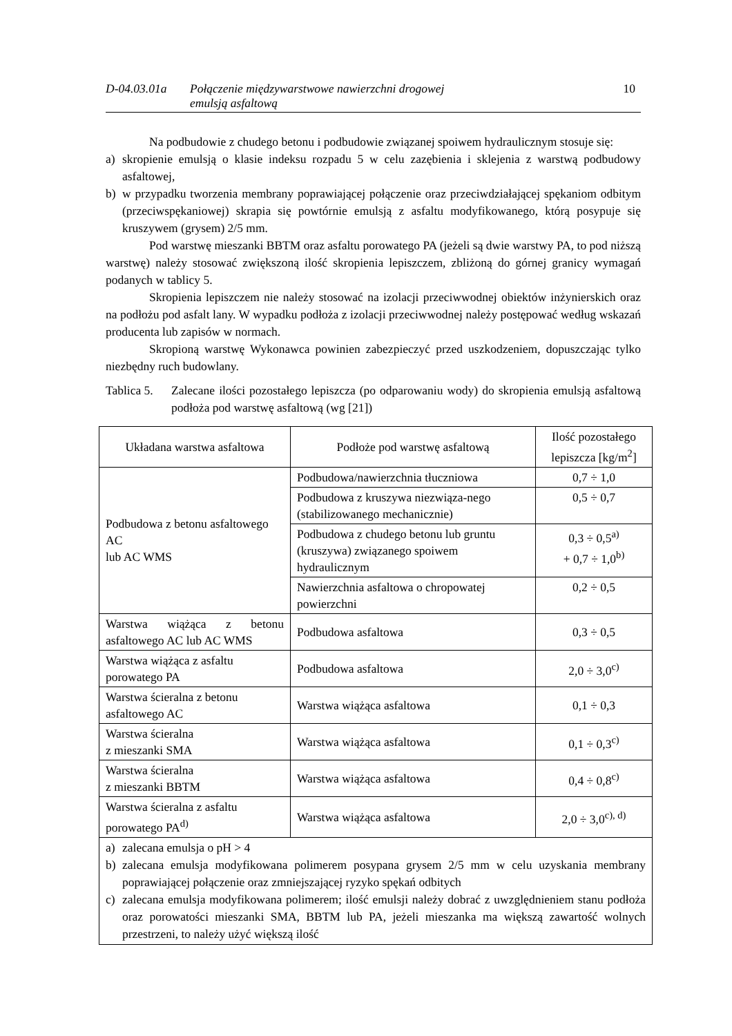D-04.03.01a Połączenie międzywarstwowe nawierzchni drogowej
emulsją asfaltową
10
Na podbudowie z chudego betonu i podbudowie związanej spoiwem hydraulicznym stosuje się:
a) skropienie emulsją o klasie indeksu rozpadu 5 w celu zazębienia i sklejenia z warstwą podbudowy asfaltowej,
b) w przypadku tworzenia membrany poprawiającej połączenie oraz przeciwdziałającej spękaniom odbitym (przeciwspękaniowej) skrapia się powtórnie emulsją z asfaltu modyfikowanego, którą posypuje się kruszywem (grysem) 2/5 mm.
Pod warstwę mieszanki BBTM oraz asfaltu porowatego PA (jeżeli są dwie warstwy PA, to pod niższą warstwę) należy stosować zwiększoną ilość skropienia lepiszczem, zbliżoną do górnej granicy wymagań podanych w tablicy 5.
Skropienia lepiszczem nie należy stosować na izolacji przeciwwodnej obiektów inżynierskich oraz na podłożu pod asfalt lany. W wypadku podłoża z izolacji przeciwwodnej należy postępować według wskazań producenta lub zapisów w normach.
Skropioną warstwę Wykonawca powinien zabezpieczyć przed uszkodzeniem, dopuszczając tylko niezbędny ruch budowlany.
Tablica 5. Zalecane ilości pozostałego lepiszcza (po odparowaniu wody) do skropienia emulsją asfaltową podłoża pod warstwę asfaltową (wg [21])
| Układana warstwa asfaltowa | Podłoże pod warstwę asfaltową | Ilość pozostałego lepiszcza [kg/m<sup>2</sup>] |
| --- | --- | --- |
| Podbudowa z betonu asfaltowego AC lub AC WMS | Podbudowa/nawierzchnia tłuczniowa | 0,7 ÷ 1,0 |
| | Podbudowa z kruszywa niezwiąza-nego (stabilizowanego mechanicznie) | 0,5 ÷ 0,7 |
| | Podbudowa z chudego betonu lub gruntu (kruszywa) związanego spoiwem hydraulicznym | 0,3 ÷ 0,5<sup>a)</sup> + 0,7 ÷ 1,0<sup>b)</sup> |
| | Nawierzchnia asfaltowa o chropowatej powierzchni | 0,2 ÷ 0,5 |
| Warstwa wiążąca z betonu asfaltowego AC lub AC WMS | Podbudowa asfaltowa | 0,3 ÷ 0,5 |
| Warstwa wiążąca z asfaltu porowatego PA | Podbudowa asfaltowa | 2,0 ÷ 3,0<sup>c)</sup> |
| Warstwa ścieralna z betonu asfaltowego AC | Warstwa wiążąca asfaltowa | 0,1 ÷ 0,3 |
| Warstwa ścieralna z mieszanki SMA | Warstwa wiążąca asfaltowa | 0,1 ÷ 0,3<sup>c)</sup> |
| Warstwa ścieralna z mieszanki BBTM | Warstwa wiążąca asfaltowa | 0,4 ÷ 0,8<sup>c)</sup> |
| Warstwa ścieralna z asfaltu porowatego PA<sup>d)</sup> | Warstwa wiążąca asfaltowa | 2,0 ÷ 3,0<sup>c), d)</sup> |
| a) zalecana emulsja o pH > 4 b) zalecana emulsja modyfikowana polimerem posypana grysem 2/5 mm w celu uzyskania membrany poprawiającej połączenie oraz zmniejszającej ryzyko spękań odbitych c) zalecana emulsja modyfikowana polimerem; ilość emulsji należy dobrać z uwzględnieniem stanu podłoża oraz porowatości mieszanki SMA, BBTM lub PA, jeżeli mieszanka ma większą zawartość wolnych przestrzeni, to należy użyć większą ilość | | |